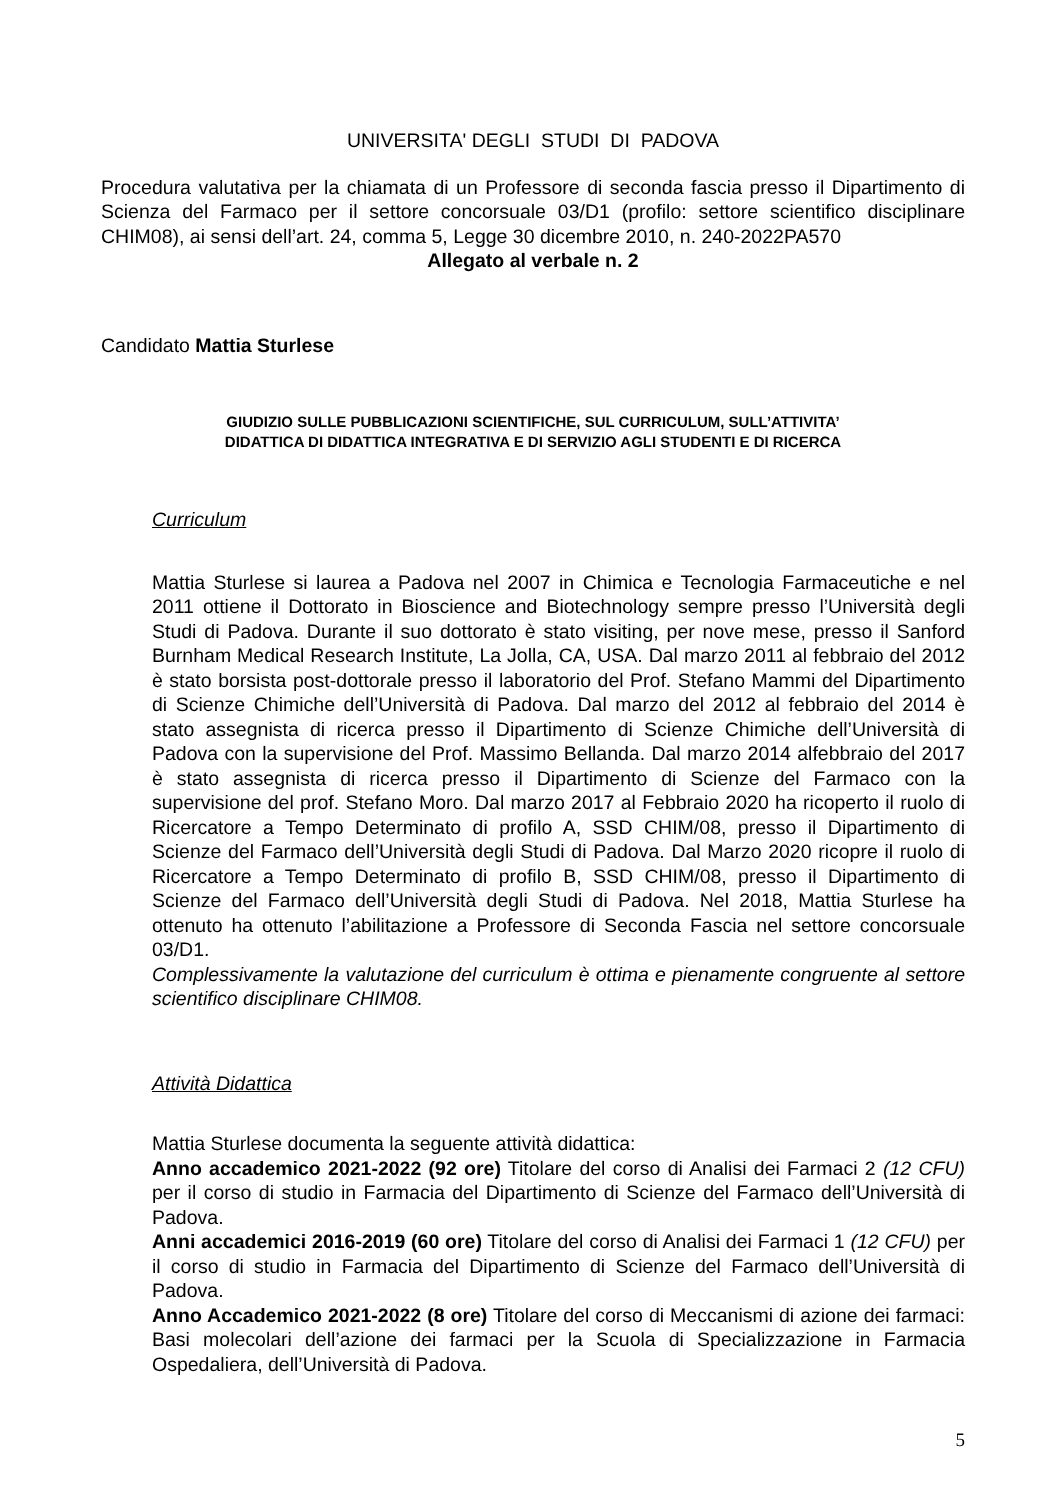UNIVERSITA' DEGLI STUDI DI PADOVA
Procedura valutativa per la chiamata di un Professore di seconda fascia presso il Dipartimento di Scienza del Farmaco per il settore concorsuale 03/D1 (profilo: settore scientifico disciplinare CHIM08), ai sensi dell’art. 24, comma 5, Legge 30 dicembre 2010, n. 240-2022PA570
Allegato al verbale n. 2
Candidato Mattia Sturlese
GIUDIZIO SULLE PUBBLICAZIONI SCIENTIFICHE, SUL CURRICULUM, SULL’ATTIVITA’
DIDATTICA DI DIDATTICA INTEGRATIVA E DI SERVIZIO AGLI STUDENTI E DI RICERCA
Curriculum
Mattia Sturlese si laurea a Padova nel 2007 in Chimica e Tecnologia Farmaceutiche e nel 2011 ottiene il Dottorato in Bioscience and Biotechnology sempre presso l’Università degli Studi di Padova. Durante il suo dottorato è stato visiting, per nove mese, presso il Sanford Burnham Medical Research Institute, La Jolla, CA, USA. Dal marzo 2011 al febbraio del 2012 è stato borsista post-dottorale presso il laboratorio del Prof. Stefano Mammi del Dipartimento di Scienze Chimiche dell’Università di Padova. Dal marzo del 2012 al febbraio del 2014 è stato assegnista di ricerca presso il Dipartimento di Scienze Chimiche dell’Università di Padova con la supervisione del Prof. Massimo Bellanda. Dal marzo 2014 alfebbraio del 2017 è stato assegnista di ricerca presso il Dipartimento di Scienze del Farmaco con la supervisione del prof. Stefano Moro. Dal marzo 2017 al Febbraio 2020 ha ricoperto il ruolo di Ricercatore a Tempo Determinato di profilo A, SSD CHIM/08, presso il Dipartimento di Scienze del Farmaco dell’Università degli Studi di Padova. Dal Marzo 2020 ricopre il ruolo di Ricercatore a Tempo Determinato di profilo B, SSD CHIM/08, presso il Dipartimento di Scienze del Farmaco dell’Università degli Studi di Padova. Nel 2018, Mattia Sturlese ha ottenuto ha ottenuto l’abilitazione a Professore di Seconda Fascia nel settore concorsuale 03/D1.
Complessivamente la valutazione del curriculum è ottima e pienamente congruente al settore scientifico disciplinare CHIM08.
Attività Didattica
Mattia Sturlese documenta la seguente attività didattica:
Anno accademico 2021-2022 (92 ore) Titolare del corso di Analisi dei Farmaci 2 (12 CFU) per il corso di studio in Farmacia del Dipartimento di Scienze del Farmaco dell’Università di Padova.
Anni accademici 2016-2019 (60 ore) Titolare del corso di Analisi dei Farmaci 1 (12 CFU) per il corso di studio in Farmacia del Dipartimento di Scienze del Farmaco dell’Università di Padova.
Anno Accademico 2021-2022 (8 ore) Titolare del corso di Meccanismi di azione dei farmaci: Basi molecolari dell’azione dei farmaci per la Scuola di Specializzazione in Farmacia Ospedaliera, dell’Università di Padova.
5